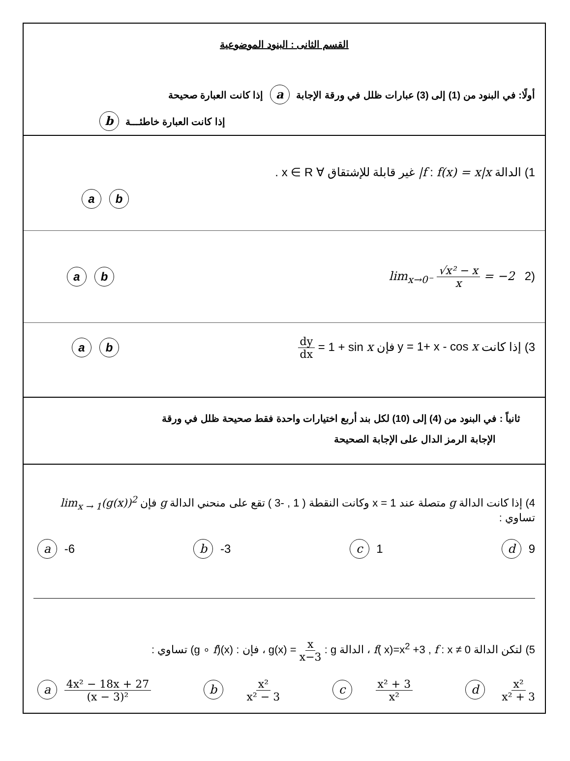القسم الثانى : البنود الموضوعية
أولًا: في البنود من (1) إلى (3) عبارات ظلل في ورقة الإجابة a إذا كانت العبارة صحيحة
إذا كانت العبارة خاطئـــة b
1) الدالة f : f(x) = x|x| غير قابلة للإشتقاق ∀ x ∈ R .
ab
(2 lim<sub>x→0⁻</sub> √x² − x x = −2
ba
3) إذا كانت y = 1+ x - cos x فإن dy dx = 1 + sin x
ba
ثانياً : في البنود من (4) إلى (10) لكل بند أربع اختيارات واحدة فقط صحيحة ظلل في ورقة
الإجابة الرمز الدال على الإجابة الصحيحة
4) إذا كانت الدالة g متصلة عند x = 1 وكانت النقطة ( 1 , -3 ) تقع على منحني الدالة g فإن lim<sub>x → 1</sub>(g(x))<sup>2</sup> تساوي :
a -6 b -3 c 1 d 9
5) لتكن الدالة f : x ≠ 0 , f( x)=x<sup>2</sup> +3 ، الدالة g : g(x) = x x−3 ، فإن : (g ∘ f)(x) تساوي :
a 4x² − 18x + 27 (x − 3)² b x² x² − 3 c x² + 3 x² d x² x² + 3